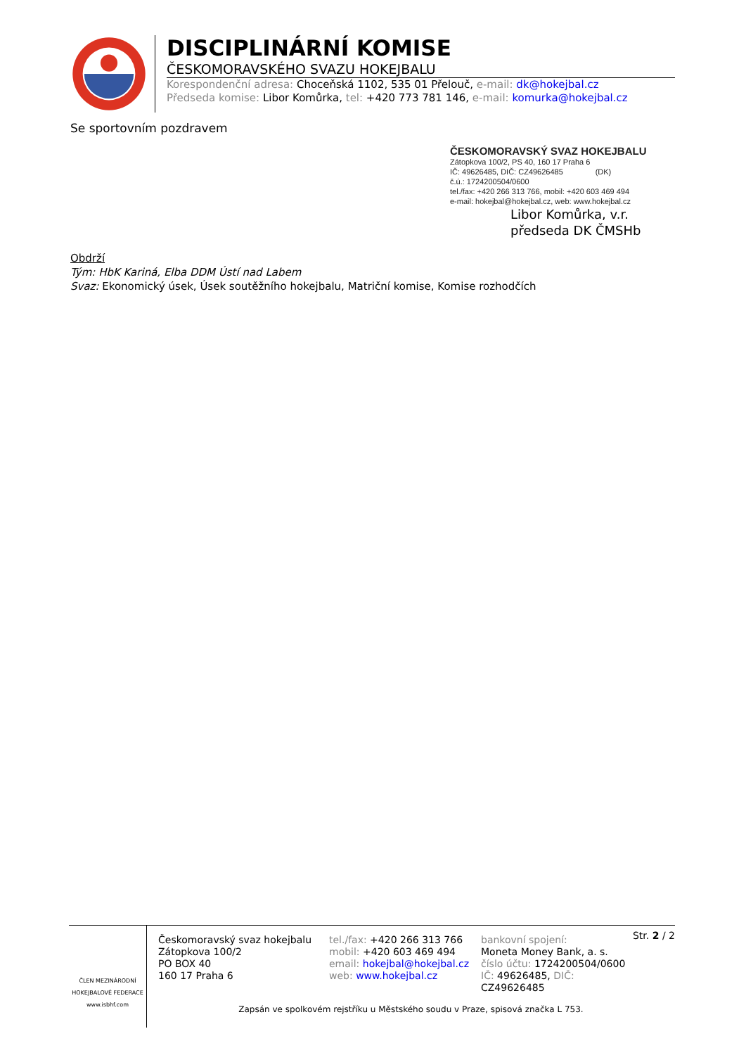DISCIPLINÁRNÍ KOMISE
ČESKOMORAVSKÉHO SVAZU HOKEJBALU
Korespondenční adresa: Choceňská 1102, 535 01 Přelouč, e-mail: dk@hokejbal.cz
Předseda komise: Libor Komůrka, tel: +420 773 781 146, e-mail: komurka@hokejbal.cz
Se sportovním pozdravem
ČESKOMORAVSKÝ SVAZ HOKEJBALU
Zátopkova 100/2, PS 40, 160 17 Praha 6
IČ: 49626485, DIČ: CZ49626485 (DK)
č.ú.: 1724200504/0600
tel./fax: +420 266 313 766, mobil: +420 603 469 494
e-mail: hokejbal@hokejbal.cz, web: www.hokejbal.cz
Libor Komůrka, v.r.
předseda DK ČMSHb
Obdrží
Tým: HbK Kariná, Elba DDM Ústí nad Labem
Svaz: Ekonomický úsek, Úsek soutěžního hokejbalu, Matriční komise, Komise rozhodčích
ČLEN MEZINÁRODNÍ
HOKEJBALOVÉ FEDERACE
www.isbhf.com
Českomoravský svaz hokejbalu
Zátopkova 100/2
PO BOX 40
160 17 Praha 6
tel./fax: +420 266 313 766
mobil: +420 603 469 494
email: hokejbal@hokejbal.cz
web: www.hokejbal.cz
bankovní spojení:
Moneta Money Bank, a. s.
číslo účtu: 1724200504/0600
IČ: 49626485, DIČ: CZ49626485
Str. 2 / 2
Zapsán ve spolkovém rejstříku u Městského soudu v Praze, spisová značka L 753.